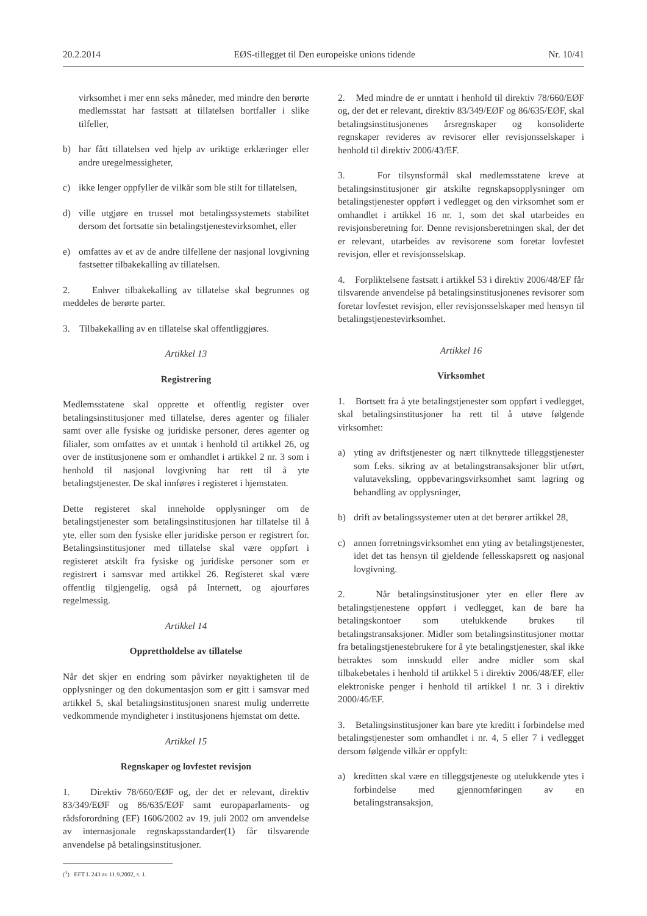20.2.2014 EØS-tillegget til Den europeiske unions tidende Nr. 10/41
virksomhet i mer enn seks måneder, med mindre den berørte medlemsstat har fastsatt at tillatelsen bortfaller i slike tilfeller,
b) har fått tillatelsen ved hjelp av uriktige erklæringer eller andre uregelmessigheter,
c) ikke lenger oppfyller de vilkår som ble stilt for tillatelsen,
d) ville utgjøre en trussel mot betalingssystemets stabilitet dersom det fortsatte sin betalingstjenestevirksomhet, eller
e) omfattes av et av de andre tilfellene der nasjonal lovgivning fastsetter tilbakekalling av tillatelsen.
2. Enhver tilbakekalling av tillatelse skal begrunnes og meddeles de berørte parter.
3. Tilbakekalling av en tillatelse skal offentliggjøres.
Artikkel 13
Registrering
Medlemsstatene skal opprette et offentlig register over betalingsinstitusjoner med tillatelse, deres agenter og filialer samt over alle fysiske og juridiske personer, deres agenter og filialer, som omfattes av et unntak i henhold til artikkel 26, og over de institusjonene som er omhandlet i artikkel 2 nr. 3 som i henhold til nasjonal lovgivning har rett til å yte betalingstjenester. De skal innføres i registeret i hjemstaten.
Dette registeret skal inneholde opplysninger om de betalingstjenester som betalingsinstitusjonen har tillatelse til å yte, eller som den fysiske eller juridiske person er registrert for. Betalingsinstitusjoner med tillatelse skal være oppført i registeret atskilt fra fysiske og juridiske personer som er registrert i samsvar med artikkel 26. Registeret skal være offentlig tilgjengelig, også på Internett, og ajourføres regelmessig.
Artikkel 14
Opprettholdelse av tillatelse
Når det skjer en endring som påvirker nøyaktigheten til de opplysninger og den dokumentasjon som er gitt i samsvar med artikkel 5, skal betalingsinstitusjonen snarest mulig underrette vedkommende myndigheter i institusjonens hjemstat om dette.
Artikkel 15
Regnskaper og lovfestet revisjon
1. Direktiv 78/660/EØF og, der det er relevant, direktiv 83/349/EØF og 86/635/EØF samt europaparlaments- og rådsforordning (EF) 1606/2002 av 19. juli 2002 om anvendelse av internasjonale regnskapsstandarder(1) får tilsvarende anvendelse på betalingsinstitusjoner.
(<sup>1</sup>) EFT L 243 av 11.9.2002, s. 1.
2. Med mindre de er unntatt i henhold til direktiv 78/660/EØF og, der det er relevant, direktiv 83/349/EØF og 86/635/EØF, skal betalingsinstitusjonenes årsregnskaper og konsoliderte regnskaper revideres av revisorer eller revisjonsselskaper i henhold til direktiv 2006/43/EF.
3. For tilsynsformål skal medlemsstatene kreve at betalingsinstitusjoner gir atskilte regnskapsopplysninger om betalingstjenester oppført i vedlegget og den virksomhet som er omhandlet i artikkel 16 nr. 1, som det skal utarbeides en revisjonsberetning for. Denne revisjonsberetningen skal, der det er relevant, utarbeides av revisorene som foretar lovfestet revisjon, eller et revisjonsselskap.
4. Forpliktelsene fastsatt i artikkel 53 i direktiv 2006/48/EF får tilsvarende anvendelse på betalingsinstitusjonenes revisorer som foretar lovfestet revisjon, eller revisjonsselskaper med hensyn til betalingstjenestevirksomhet.
Artikkel 16
Virksomhet
1. Bortsett fra å yte betalingstjenester som oppført i vedlegget, skal betalingsinstitusjoner ha rett til å utøve følgende virksomhet:
a) yting av driftstjenester og nært tilknyttede tilleggstjenester som f.eks. sikring av at betalingstransaksjoner blir utført, valutaveksling, oppbevaringsvirksomhet samt lagring og behandling av opplysninger,
b) drift av betalingssystemer uten at det berører artikkel 28,
c) annen forretningsvirksomhet enn yting av betalingstjenester, idet det tas hensyn til gjeldende fellesskapsrett og nasjonal lovgivning.
2. Når betalingsinstitusjoner yter en eller flere av betalingstjenestene oppført i vedlegget, kan de bare ha betalingskontoer som utelukkende brukes til betalingstransaksjoner. Midler som betalingsinstitusjoner mottar fra betalingstjenestebrukere for å yte betalingstjenester, skal ikke betraktes som innskudd eller andre midler som skal tilbakebetales i henhold til artikkel 5 i direktiv 2006/48/EF, eller elektroniske penger i henhold til artikkel 1 nr. 3 i direktiv 2000/46/EF.
3. Betalingsinstitusjoner kan bare yte kreditt i forbindelse med betalingstjenester som omhandlet i nr. 4, 5 eller 7 i vedlegget dersom følgende vilkår er oppfylt:
a) kreditten skal være en tilleggstjeneste og utelukkende ytes i forbindelse med gjennomføringen av en betalingstransaksjon,